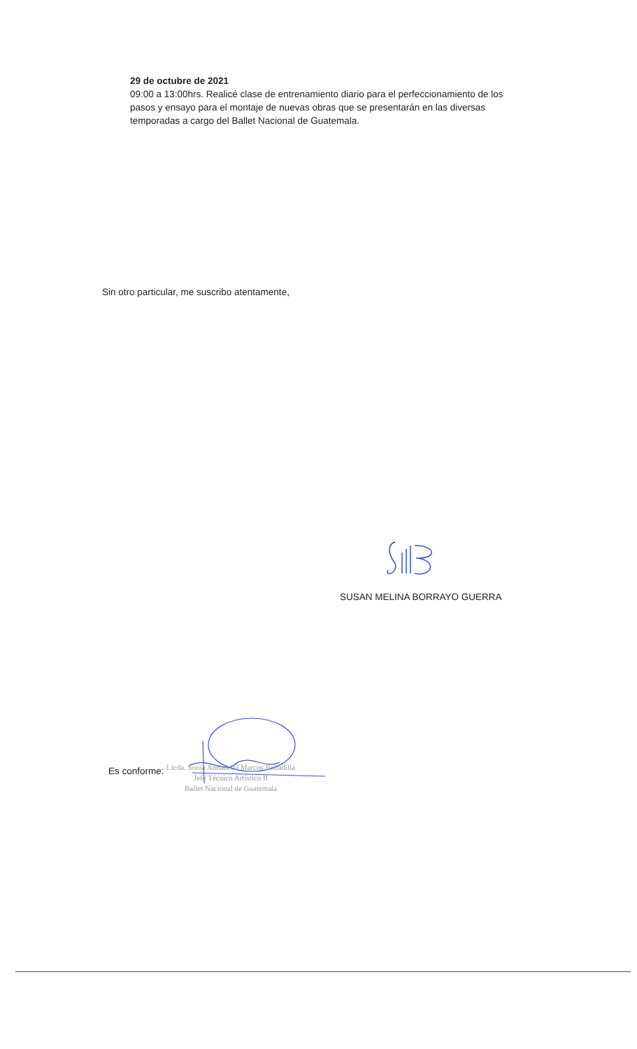29 de octubre de 2021
09:00 a 13:00hrs. Realicé clase de entrenamiento diario para el perfeccionamiento de los pasos y ensayo para el montaje de nuevas obras que se presentarán en las diversas temporadas a cargo del Ballet Nacional de Guatemala.
Sin otro particular, me suscribo atentamente,
SUSAN MELINA BORRAYO GUERRA
Es conforme:
Licda. Sonia Annabella Marcos Bobadilla
Jefe Técnico Artístico II
Ballet Nacional de Guatemala